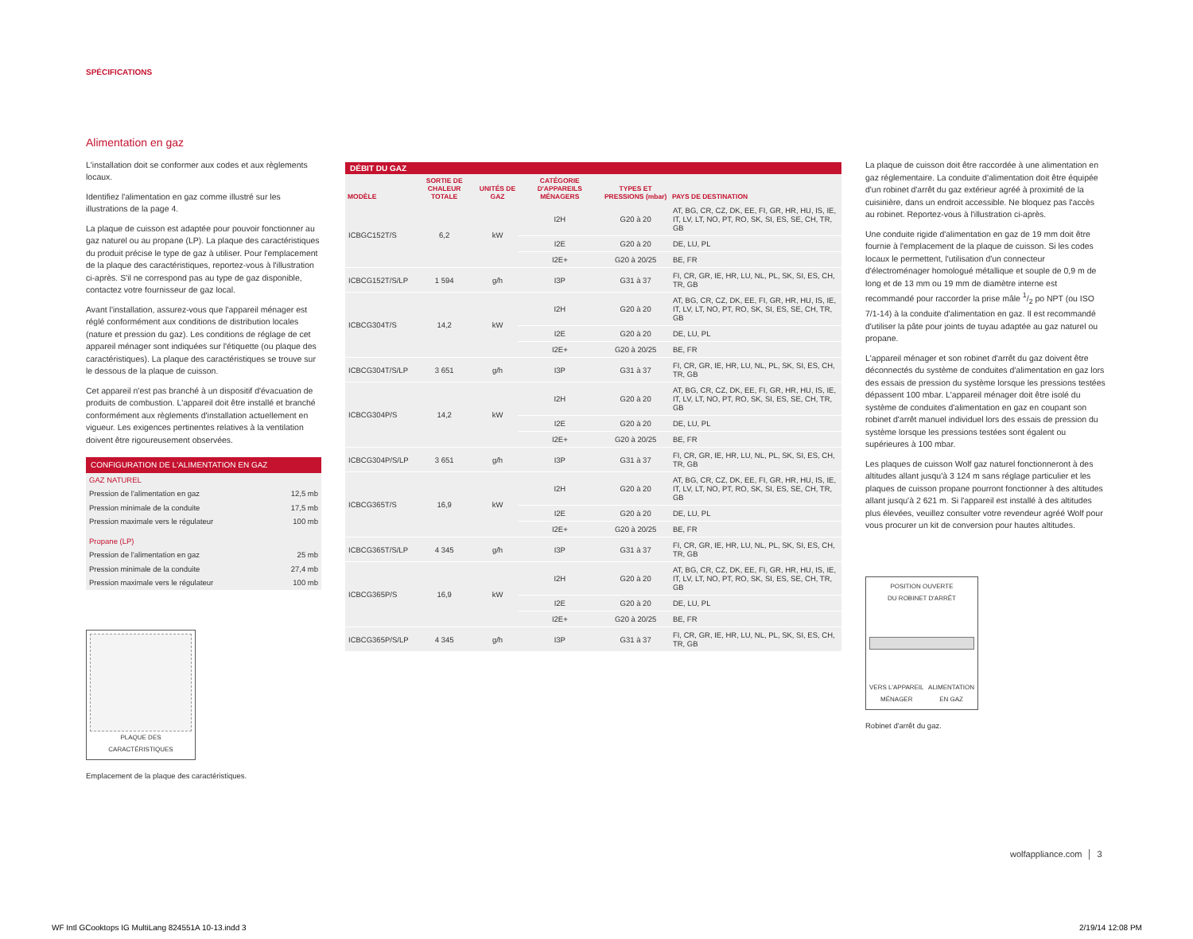SPÉCIFICATIONS
Alimentation en gaz
L'installation doit se conformer aux codes et aux règlements locaux.
Identifiez l'alimentation en gaz comme illustré sur les illustrations de la page 4.
La plaque de cuisson est adaptée pour pouvoir fonctionner au gaz naturel ou au propane (LP). La plaque des caractéristiques du produit précise le type de gaz à utiliser. Pour l'emplacement de la plaque des caractéristiques, reportez-vous à l'illustration ci-après. S'il ne correspond pas au type de gaz disponible, contactez votre fournisseur de gaz local.
Avant l'installation, assurez-vous que l'appareil ménager est réglé conformément aux conditions de distribution locales (nature et pression du gaz). Les conditions de réglage de cet appareil ménager sont indiquées sur l'étiquette (ou plaque des caractéristiques). La plaque des caractéristiques se trouve sur le dessous de la plaque de cuisson.
Cet appareil n'est pas branché à un dispositif d'évacuation de produits de combustion. L'appareil doit être installé et branché conformément aux règlements d'installation actuellement en vigueur. Les exigences pertinentes relatives à la ventilation doivent être rigoureusement observées.
CONFIGURATION DE L'ALIMENTATION EN GAZ
| GAZ NATUREL | |
| Pression de l'alimentation en gaz | 12,5 mb |
| Pression minimale de la conduite | 17,5 mb |
| Pression maximale vers le régulateur | 100 mb |
| Propane (LP) | |
| Pression de l'alimentation en gaz | 25 mb |
| Pression minimale de la conduite | 27,4 mb |
| Pression maximale vers le régulateur | 100 mb |
PLAQUE DES
CARACTÉRISTIQUES
Emplacement de la plaque des caractéristiques.
DÉBIT DU GAZ
| MODÈLE | SORTIE DE CHALEUR TOTALE | UNITÉS DE GAZ | CATÉGORIE D'APPAREILS MÉNAGERS | TYPES ET PRESSIONS (mbar) | PAYS DE DESTINATION |
| --- | --- | --- | --- | --- | --- |
| ICBGC152T/S | 6,2 | kW | I2H | G20 à 20 | AT, BG, CR, CZ, DK, EE, FI, GR, HR, HU, IS, IE, IT, LV, LT, NO, PT, RO, SK, SI, ES, SE, CH, TR, GB |
| | | | I2E | G20 à 20 | DE, LU, PL |
| | | | I2E+ | G20 à 20/25 | BE, FR |
| ICBCG152T/S/LP | 1 594 | g/h | I3P | G31 à 37 | FI, CR, GR, IE, HR, LU, NL, PL, SK, SI, ES, CH, TR, GB |
| ICBCG304T/S | 14,2 | kW | I2H | G20 à 20 | AT, BG, CR, CZ, DK, EE, FI, GR, HR, HU, IS, IE, IT, LV, LT, NO, PT, RO, SK, SI, ES, SE, CH, TR, GB |
| | | | I2E | G20 à 20 | DE, LU, PL |
| | | | I2E+ | G20 à 20/25 | BE, FR |
| ICBCG304T/S/LP | 3 651 | g/h | I3P | G31 à 37 | FI, CR, GR, IE, HR, LU, NL, PL, SK, SI, ES, CH, TR, GB |
| ICBCG304P/S | 14,2 | kW | I2H | G20 à 20 | AT, BG, CR, CZ, DK, EE, FI, GR, HR, HU, IS, IE, IT, LV, LT, NO, PT, RO, SK, SI, ES, SE, CH, TR, GB |
| | | | I2E | G20 à 20 | DE, LU, PL |
| | | | I2E+ | G20 à 20/25 | BE, FR |
| ICBCG304P/S/LP | 3 651 | g/h | I3P | G31 à 37 | FI, CR, GR, IE, HR, LU, NL, PL, SK, SI, ES, CH, TR, GB |
| ICBCG365T/S | 16,9 | kW | I2H | G20 à 20 | AT, BG, CR, CZ, DK, EE, FI, GR, HR, HU, IS, IE, IT, LV, LT, NO, PT, RO, SK, SI, ES, SE, CH, TR, GB |
| | | | I2E | G20 à 20 | DE, LU, PL |
| | | | I2E+ | G20 à 20/25 | BE, FR |
| ICBCG365T/S/LP | 4 345 | g/h | I3P | G31 à 37 | FI, CR, GR, IE, HR, LU, NL, PL, SK, SI, ES, CH, TR, GB |
| ICBCG365P/S | 16,9 | kW | I2H | G20 à 20 | AT, BG, CR, CZ, DK, EE, FI, GR, HR, HU, IS, IE, IT, LV, LT, NO, PT, RO, SK, SI, ES, SE, CH, TR, GB |
| | | | I2E | G20 à 20 | DE, LU, PL |
| | | | I2E+ | G20 à 20/25 | BE, FR |
| ICBCG365P/S/LP | 4 345 | g/h | I3P | G31 à 37 | FI, CR, GR, IE, HR, LU, NL, PL, SK, SI, ES, CH, TR, GB |
La plaque de cuisson doit être raccordée à une alimentation en gaz réglementaire. La conduite d'alimentation doit être équipée d'un robinet d'arrêt du gaz extérieur agréé à proximité de la cuisinière, dans un endroit accessible. Ne bloquez pas l'accès au robinet. Reportez-vous à l'illustration ci-après.
Une conduite rigide d'alimentation en gaz de 19 mm doit être fournie à l'emplacement de la plaque de cuisson. Si les codes locaux le permettent, l'utilisation d'un connecteur d'électroménager homologué métallique et souple de 0,9 m de long et de 13 mm ou 19 mm de diamètre interne est recommandé pour raccorder la prise mâle 1/2 po NPT (ou ISO 7/1-14) à la conduite d'alimentation en gaz. Il est recommandé d'utiliser la pâte pour joints de tuyau adaptée au gaz naturel ou propane.
L'appareil ménager et son robinet d'arrêt du gaz doivent être déconnectés du système de conduites d'alimentation en gaz lors des essais de pression du système lorsque les pressions testées dépassent 100 mbar. L'appareil ménager doit être isolé du système de conduites d'alimentation en gaz en coupant son robinet d'arrêt manuel individuel lors des essais de pression du système lorsque les pressions testées sont égalent ou supérieures à 100 mbar.
Les plaques de cuisson Wolf gaz naturel fonctionneront à des altitudes allant jusqu'à 3 124 m sans réglage particulier et les plaques de cuisson propane pourront fonctionner à des altitudes allant jusqu'à 2 621 m. Si l'appareil est installé à des altitudes plus élevées, veuillez consulter votre revendeur agréé Wolf pour vous procurer un kit de conversion pour hautes altitudes.
POSITION OUVERTE
DU ROBINET D'ARRÊT
VERS L'APPAREIL
MÉNAGER ALIMENTATION
EN GAZ
Robinet d'arrêt du gaz.
wolfappliance.com │ 3
WF Intl GCooktops IG MultiLang 824551A 10-13.indd 3
2/19/14 12:08 PM